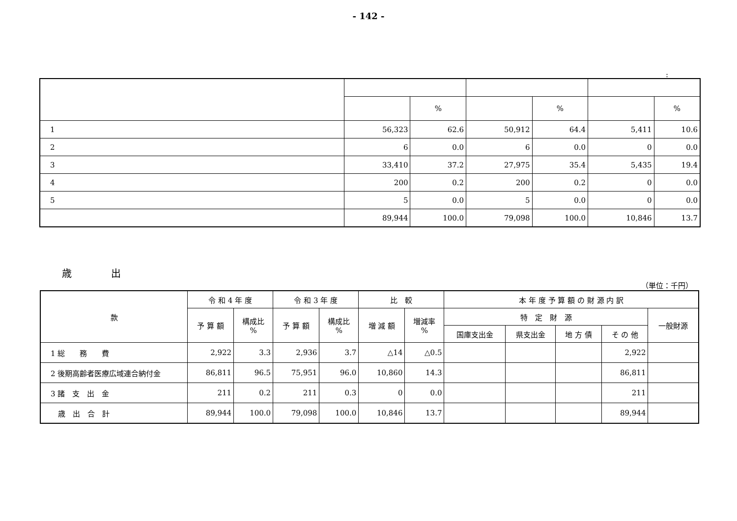- 142 -
:
| | | % | | % | | % |
| 1 | 56,323 | 62.6 | 50,912 | 64.4 | 5,411 | 10.6 |
| 2 | 6 | 0.0 | 6 | 0.0 | 0 | 0.0 |
| 3 | 33,410 | 37.2 | 27,975 | 35.4 | 5,435 | 19.4 |
| 4 | 200 | 0.2 | 200 | 0.2 | 0 | 0.0 |
| 5 | 5 | 0.0 | 5 | 0.0 | 0 | 0.0 |
| | 89,944 | 100.0 | 79,098 | 100.0 | 10,846 | 13.7 |
歳　　　　出
（単位：千円）
| 款 | 令 和 4 年 度 | | 令 和 3 年 度 | | 比 較 | | 本 年 度 予 算 額 の 財 源 内 訳 | | | | |
| --- | --- | --- | --- | --- | --- | --- | --- | --- | --- | --- | --- |
| | 予 算 額 | 構成比 % | 予 算 額 | 構成比 % | 増 減 額 | 増減率 % | 特 定 財 源 | | | | 一般財源 |
| | | | | | | | 国庫支出金 | 県支出金 | 地 方 債 | そ の 他 | |
| 1 総 務 費 | 2,922 | 3.3 | 2,936 | 3.7 | △14 | △0.5 | | | | 2,922 | |
| 2 後期高齢者医療広域連合納付金 | 86,811 | 96.5 | 75,951 | 96.0 | 10,860 | 14.3 | | | | 86,811 | |
| 3 諸 支 出 金 | 211 | 0.2 | 211 | 0.3 | 0 | 0.0 | | | | 211 | |
| 歳 出 合 計 | 89,944 | 100.0 | 79,098 | 100.0 | 10,846 | 13.7 | | | | 89,944 | |